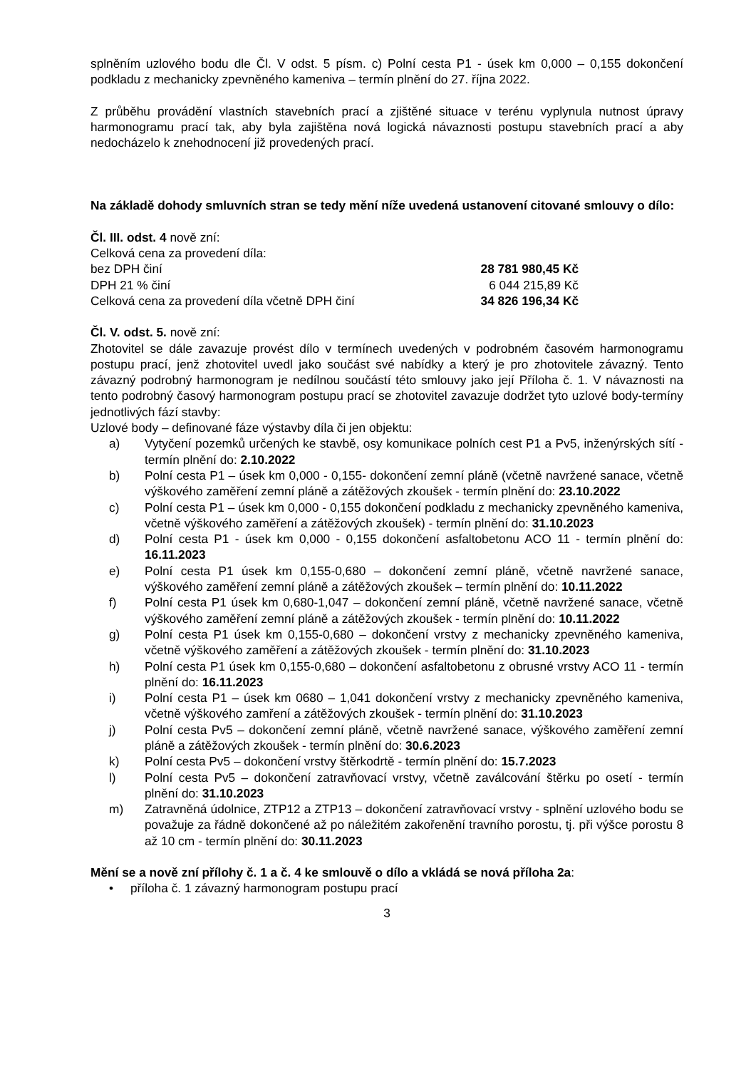splněním uzlového bodu dle Čl. V odst. 5 písm. c) Polní cesta P1 - úsek km 0,000 – 0,155 dokončení podkladu z mechanicky zpevněného kameniva – termín plnění do 27. října 2022.
Z průběhu provádění vlastních stavebních prací a zjištěné situace v terénu vyplynula nutnost úpravy harmonogramu prací tak, aby byla zajištěna nová logická návaznosti postupu stavebních prací a aby nedocházelo k znehodnocení již provedených prací.
Na základě dohody smluvních stran se tedy mění níže uvedená ustanovení citované smlouvy o dílo:
Čl. III. odst. 4 nově zní:
Celková cena za provedení díla:
bez DPH činí 28 781 980,45 Kč
DPH 21 % činí 6 044 215,89 Kč
Celková cena za provedení díla včetně DPH činí 34 826 196,34 Kč
Čl. V. odst. 5. nově zní:
Zhotovitel se dále zavazuje provést dílo v termínech uvedených v podrobném časovém harmonogramu postupu prací, jenž zhotovitel uvedl jako součást své nabídky a který je pro zhotovitele závazný. Tento závazný podrobný harmonogram je nedílnou součástí této smlouvy jako její Příloha č. 1. V návaznosti na tento podrobný časový harmonogram postupu prací se zhotovitel zavazuje dodržet tyto uzlové body-termíny jednotlivých fází stavby:
Uzlové body – definované fáze výstavby díla či jen objektu:
a) Vytyčení pozemků určených ke stavbě, osy komunikace polních cest P1 a Pv5, inženýrských sítí - termín plnění do: 2.10.2022
b) Polní cesta P1 – úsek km 0,000 - 0,155- dokončení zemní pláně (včetně navržené sanace, včetně výškového zaměření zemní pláně a zátěžových zkoušek - termín plnění do: 23.10.2022
c) Polní cesta P1 – úsek km 0,000 - 0,155 dokončení podkladu z mechanicky zpevněného kameniva, včetně výškového zaměření a zátěžových zkoušek) - termín plnění do: 31.10.2023
d) Polní cesta P1 - úsek km 0,000 - 0,155 dokončení asfaltobetonu ACO 11 - termín plnění do: 16.11.2023
e) Polní cesta P1 úsek km 0,155-0,680 – dokončení zemní pláně, včetně navržené sanace, výškového zaměření zemní pláně a zátěžových zkoušek – termín plnění do: 10.11.2022
f) Polní cesta P1 úsek km 0,680-1,047 – dokončení zemní pláně, včetně navržené sanace, včetně výškového zaměření zemní pláně a zátěžových zkoušek - termín plnění do: 10.11.2022
g) Polní cesta P1 úsek km 0,155-0,680 – dokončení vrstvy z mechanicky zpevněného kameniva, včetně výškového zaměření a zátěžových zkoušek - termín plnění do: 31.10.2023
h) Polní cesta P1 úsek km 0,155-0,680 – dokončení asfaltobetonu z obrusné vrstvy ACO 11 - termín plnění do: 16.11.2023
i) Polní cesta P1 – úsek km 0680 – 1,041 dokončení vrstvy z mechanicky zpevněného kameniva, včetně výškového zamření a zátěžových zkoušek - termín plnění do: 31.10.2023
j) Polní cesta Pv5 – dokončení zemní pláně, včetně navržené sanace, výškového zaměření zemní pláně a zátěžových zkoušek - termín plnění do: 30.6.2023
k) Polní cesta Pv5 – dokončení vrstvy štěrkodrtě - termín plnění do: 15.7.2023
l) Polní cesta Pv5 – dokončení zatravňovací vrstvy, včetně zaválcování štěrku po osetí - termín plnění do: 31.10.2023
m) Zatravněná údolnice, ZTP12 a ZTP13 – dokončení zatravňovací vrstvy - splnění uzlového bodu se považuje za řádně dokončené až po náležitém zakořenění travního porostu, tj. při výšce porostu 8 až 10 cm - termín plnění do: 30.11.2023
Mění se a nově zní přílohy č. 1 a č. 4 ke smlouvě o dílo a vkládá se nová příloha 2a:
• příloha č. 1 závazný harmonogram postupu prací
3